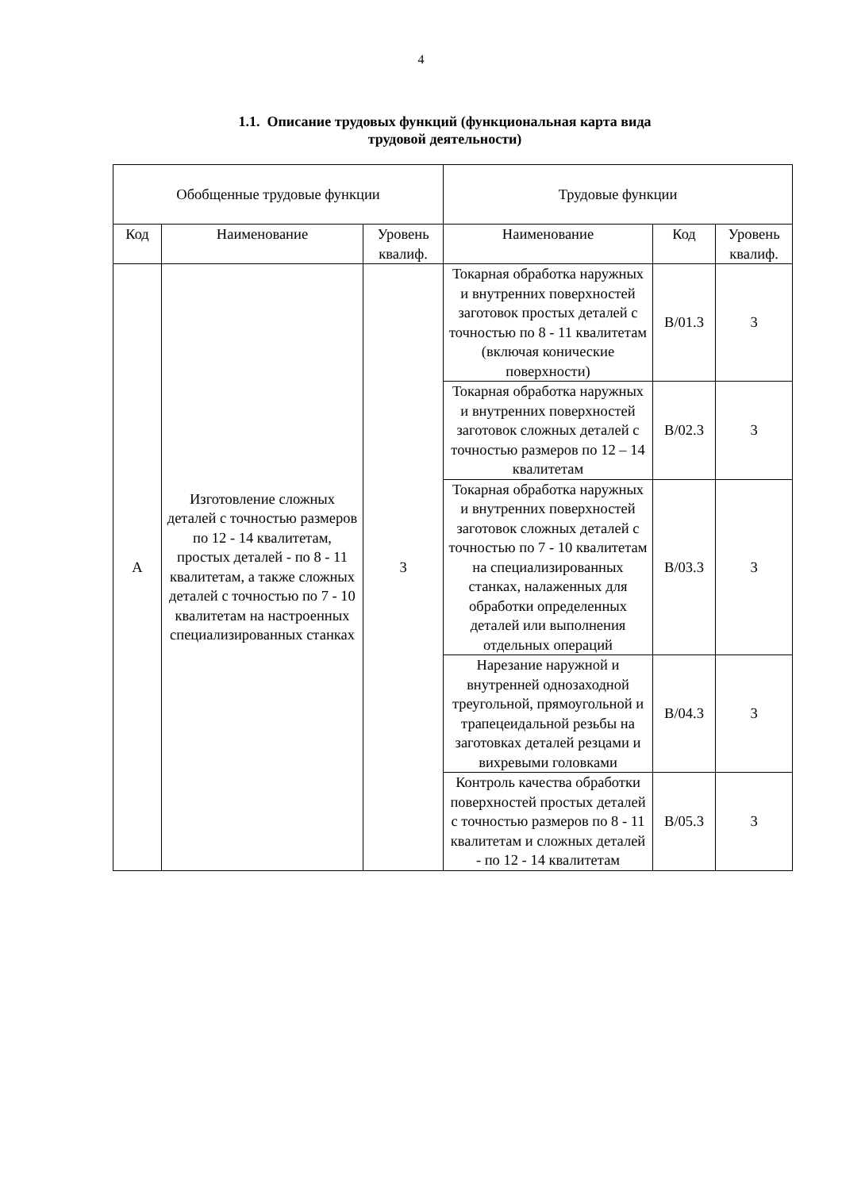4
1.1. Описание трудовых функций (функциональная карта вида
трудовой деятельности)
| Обобщенные трудовые функции | | | Трудовые функции | | |
| --- | --- | --- | --- | --- | --- |
| Код | Наименование | Уровень квалиф. | Наименование | Код | Уровень квалиф. |
| А | Изготовление сложных деталей с точностью размеров по 12 - 14 квалитетам, простых деталей - по 8 - 11 квалитетам, а также сложных деталей с точностью по 7 - 10 квалитетам на настроенных специализированных станках | 3 | Токарная обработка наружных и внутренних поверхностей заготовок простых деталей с точностью по 8 - 11 квалитетам (включая конические поверхности) | В/01.3 | 3 |
| | | | Токарная обработка наружных и внутренних поверхностей заготовок сложных деталей с точностью размеров по 12 – 14 квалитетам | В/02.3 | 3 |
| | | | Токарная обработка наружных и внутренних поверхностей заготовок сложных деталей с точностью по 7 - 10 квалитетам на специализированных станках, налаженных для обработки определенных деталей или выполнения отдельных операций | В/03.3 | 3 |
| | | | Нарезание наружной и внутренней однозаходной треугольной, прямоугольной и трапецеидальной резьбы на заготовках деталей резцами и вихревыми головками | В/04.3 | 3 |
| | | | Контроль качества обработки поверхностей простых деталей с точностью размеров по 8 - 11 квалитетам и сложных деталей - по 12 - 14 квалитетам | В/05.3 | 3 |